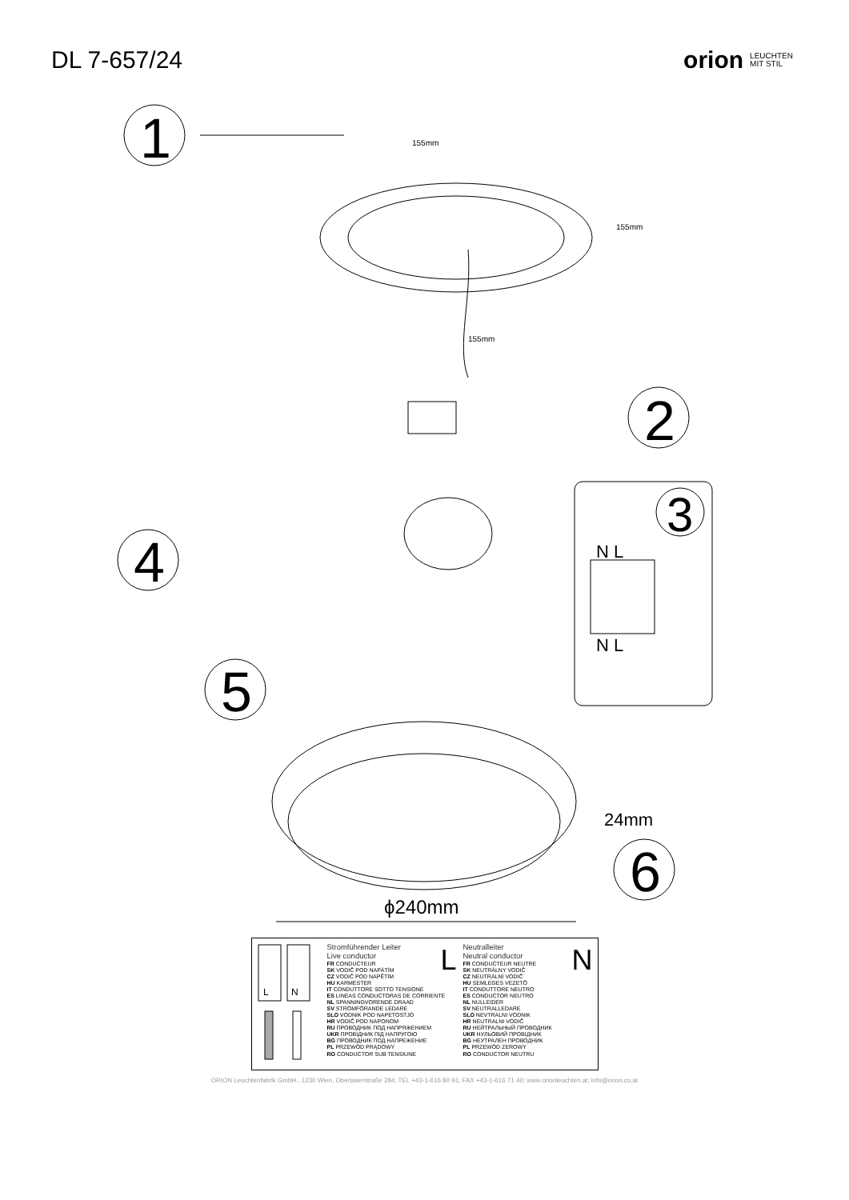DL 7-657/24 orion LEUCHTEN
MIT STIL
1
155mm
155mm
155mm
2
3
N L
N L
4
5
24mm
6
ϕ240mm
L
N
L
Stromführender Leiter
Live conductor
FR CONDUCTEUR
SK VODIČ POD NAPÄTÍM
CZ VODIČ POD NAPĚTÍM
HU KARMESTER
IT CONDUTTORE SOTTO TENSIONE
ES LINEAS CONDUCTORAS DE CORRIENTE
NL SPANNINGVORENDE DRAAD
SV STRÖMFÖRANDE LEDARE
SLO VODNIK POD NAPETOSTJO
HR VODIČ POD NAPONOM
RU ПРОВОДНИК ПОД НАПРЯЖЕНИЕМ
UKR ПРОВІДНИК ПІД НАПРУГОЮ
BG ПРОВОДНИК ПОД НАПРЕЖЕНИЕ
PL PRZEWÓD PRĄDOWY
RO CONDUCTOR SUB TENSIUNE
N
Neutralleiter
Neutral conductor
FR CONDUCTEUR NEUTRE
SK NEUTRÁLNY VODIČ
CZ NEUTRÁLNÍ VODIČ
HU SEMLEGES VEZETŐ
IT CONDUTTORE NEUTRO
ES CONDUCTOR NEUTRO
NL NULLEIDER
SV NEUTRALLEDARE
SLO NEVTRALNI VODNIK
HR NEUTRALNI VODIČ
RU НЕЙТРАЛЬНЫЙ ПРОВОДНИК
UKR НУЛЬОВИЙ ПРОВІДНИК
BG НЕУТРАЛЕН ПРОВОДНИК
PL PRZEWÓD ZEROWY
RO CONDUCTOR NEUTRU
ORION Leuchtenfabrik GmbH., 1230 Wien, Oberlaaerstraße 284; TEL +43-1-616 80 91; FAX +43-1-616 71 40; www.orionleuchten.at; info@orion.co.at